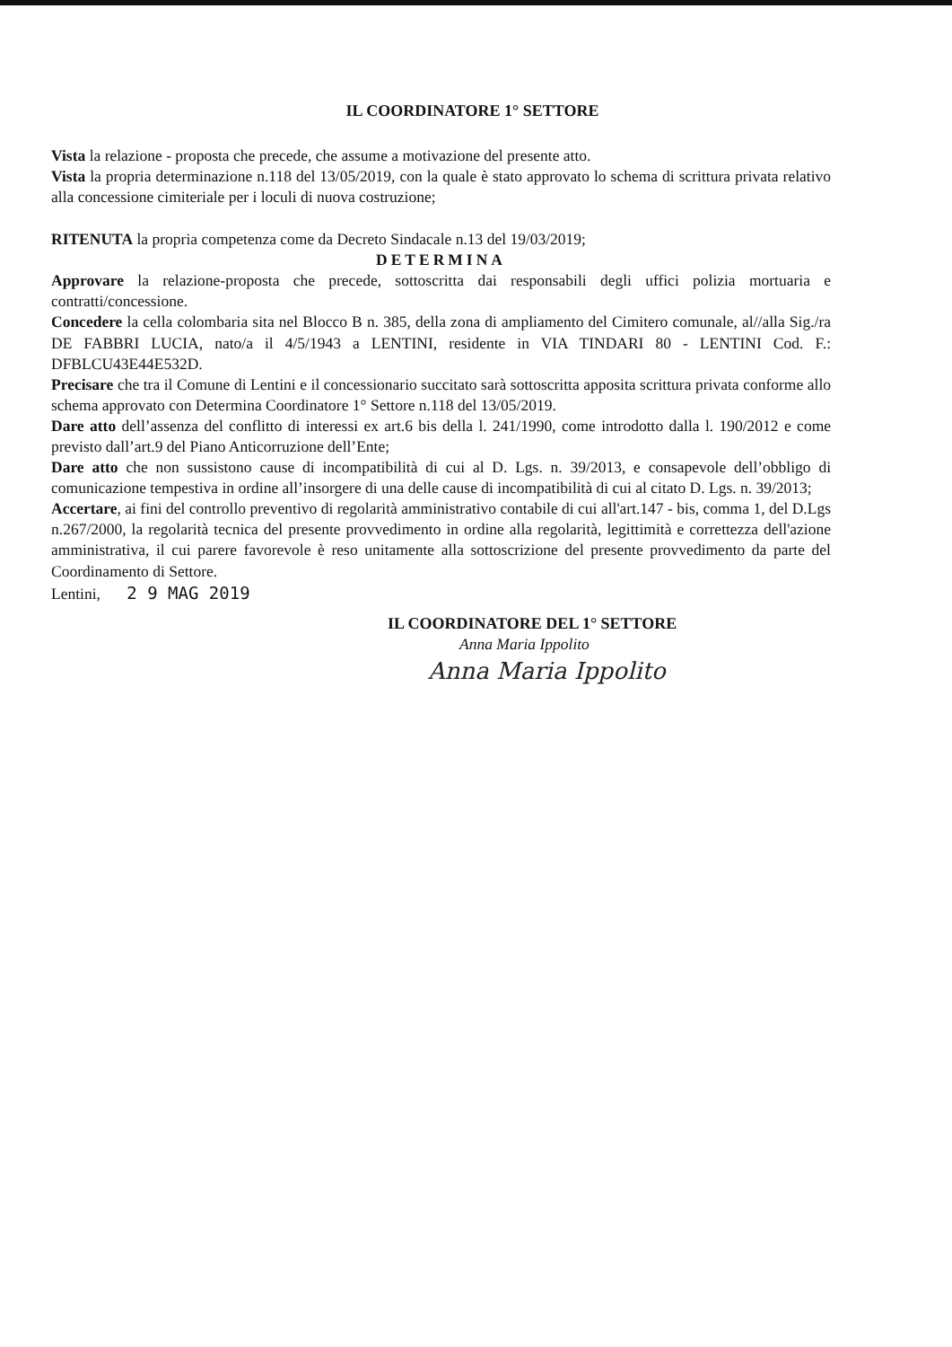IL COORDINATORE 1° SETTORE
Vista la relazione - proposta che precede, che assume a motivazione del presente atto.
Vista la propria determinazione n.118 del 13/05/2019, con la quale è stato approvato lo schema di scrittura privata relativo alla concessione cimiteriale per i loculi di nuova costruzione;
RITENUTA la propria competenza come da Decreto Sindacale n.13 del 19/03/2019;
DETERMINA
Approvare la relazione-proposta che precede, sottoscritta dai responsabili degli uffici polizia mortuaria e contratti/concessione.
Concedere la cella colombaria sita nel Blocco B n. 385, della zona di ampliamento del Cimitero comunale, al//alla Sig./ra DE FABBRI LUCIA, nato/a il 4/5/1943 a LENTINI, residente in VIA TINDARI 80 - LENTINI Cod. F.: DFBLCU43E44E532D.
Precisare che tra il Comune di Lentini e il concessionario succitato sarà sottoscritta apposita scrittura privata conforme allo schema approvato con Determina Coordinatore 1° Settore n.118 del 13/05/2019.
Dare atto dell’assenza del conflitto di interessi ex art.6 bis della l. 241/1990, come introdotto dalla l. 190/2012 e come previsto dall’art.9 del Piano Anticorruzione dell’Ente;
Dare atto che non sussistono cause di incompatibilità di cui al D. Lgs. n. 39/2013, e consapevole dell’obbligo di comunicazione tempestiva in ordine all’insorgere di una delle cause di incompatibilità di cui al citato D. Lgs. n. 39/2013;
Accertare, ai fini del controllo preventivo di regolarità amministrativo contabile di cui all'art.147 - bis, comma 1, del D.Lgs n.267/2000, la regolarità tecnica del presente provvedimento in ordine alla regolarità, legittimità e correttezza dell'azione amministrativa, il cui parere favorevole è reso unitamente alla sottoscrizione del presente provvedimento da parte del Coordinamento di Settore.
Lentini, 2 9 MAG 2019
IL COORDINATORE DEL 1° SETTORE
Anna Maria Ippolito
Anna Maria Ippolito